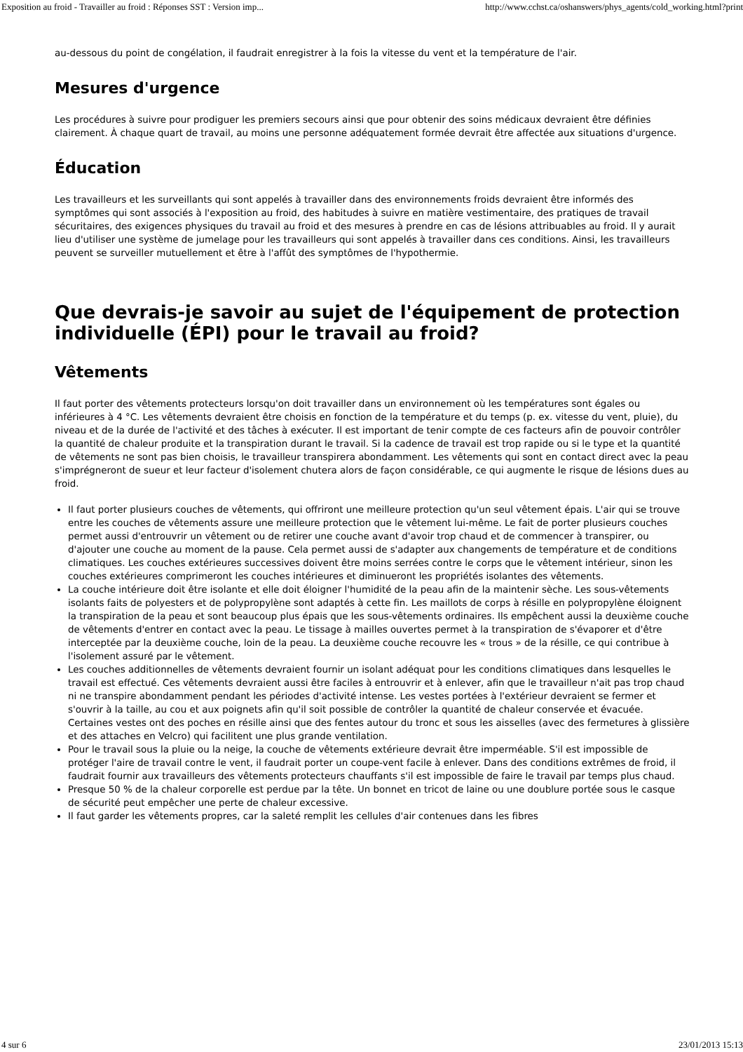Exposition au froid - Travailler au froid : Réponses SST : Version imp... http://www.cchst.ca/oshanswers/phys_agents/cold_working.html?print
au-dessous du point de congélation, il faudrait enregistrer à la fois la vitesse du vent et la température de l'air.
Mesures d'urgence
Les procédures à suivre pour prodiguer les premiers secours ainsi que pour obtenir des soins médicaux devraient être définies clairement. À chaque quart de travail, au moins une personne adéquatement formée devrait être affectée aux situations d'urgence.
Éducation
Les travailleurs et les surveillants qui sont appelés à travailler dans des environnements froids devraient être informés des symptômes qui sont associés à l'exposition au froid, des habitudes à suivre en matière vestimentaire, des pratiques de travail sécuritaires, des exigences physiques du travail au froid et des mesures à prendre en cas de lésions attribuables au froid. Il y aurait lieu d'utiliser une système de jumelage pour les travailleurs qui sont appelés à travailler dans ces conditions. Ainsi, les travailleurs peuvent se surveiller mutuellement et être à l'affût des symptômes de l'hypothermie.
Que devrais-je savoir au sujet de l'équipement de protection individuelle (ÉPI) pour le travail au froid?
Vêtements
Il faut porter des vêtements protecteurs lorsqu'on doit travailler dans un environnement où les températures sont égales ou inférieures à 4 °C. Les vêtements devraient être choisis en fonction de la température et du temps (p. ex. vitesse du vent, pluie), du niveau et de la durée de l'activité et des tâches à exécuter. Il est important de tenir compte de ces facteurs afin de pouvoir contrôler la quantité de chaleur produite et la transpiration durant le travail. Si la cadence de travail est trop rapide ou si le type et la quantité de vêtements ne sont pas bien choisis, le travailleur transpirera abondamment. Les vêtements qui sont en contact direct avec la peau s'imprégneront de sueur et leur facteur d'isolement chutera alors de façon considérable, ce qui augmente le risque de lésions dues au froid.
Il faut porter plusieurs couches de vêtements, qui offriront une meilleure protection qu'un seul vêtement épais. L'air qui se trouve entre les couches de vêtements assure une meilleure protection que le vêtement lui-même. Le fait de porter plusieurs couches permet aussi d'entrouvrir un vêtement ou de retirer une couche avant d'avoir trop chaud et de commencer à transpirer, ou d'ajouter une couche au moment de la pause. Cela permet aussi de s'adapter aux changements de température et de conditions climatiques. Les couches extérieures successives doivent être moins serrées contre le corps que le vêtement intérieur, sinon les couches extérieures comprimeront les couches intérieures et diminueront les propriétés isolantes des vêtements.
La couche intérieure doit être isolante et elle doit éloigner l'humidité de la peau afin de la maintenir sèche. Les sous-vêtements isolants faits de polyesters et de polypropylène sont adaptés à cette fin. Les maillots de corps à résille en polypropylène éloignent la transpiration de la peau et sont beaucoup plus épais que les sous-vêtements ordinaires. Ils empêchent aussi la deuxième couche de vêtements d'entrer en contact avec la peau. Le tissage à mailles ouvertes permet à la transpiration de s'évaporer et d'être interceptée par la deuxième couche, loin de la peau. La deuxième couche recouvre les « trous » de la résille, ce qui contribue à l'isolement assuré par le vêtement.
Les couches additionnelles de vêtements devraient fournir un isolant adéquat pour les conditions climatiques dans lesquelles le travail est effectué. Ces vêtements devraient aussi être faciles à entrouvrir et à enlever, afin que le travailleur n'ait pas trop chaud ni ne transpire abondamment pendant les périodes d'activité intense. Les vestes portées à l'extérieur devraient se fermer et s'ouvrir à la taille, au cou et aux poignets afin qu'il soit possible de contrôler la quantité de chaleur conservée et évacuée. Certaines vestes ont des poches en résille ainsi que des fentes autour du tronc et sous les aisselles (avec des fermetures à glissière et des attaches en Velcro) qui facilitent une plus grande ventilation.
Pour le travail sous la pluie ou la neige, la couche de vêtements extérieure devrait être imperméable. S'il est impossible de protéger l'aire de travail contre le vent, il faudrait porter un coupe-vent facile à enlever. Dans des conditions extrêmes de froid, il faudrait fournir aux travailleurs des vêtements protecteurs chauffants s'il est impossible de faire le travail par temps plus chaud.
Presque 50 % de la chaleur corporelle est perdue par la tête. Un bonnet en tricot de laine ou une doublure portée sous le casque de sécurité peut empêcher une perte de chaleur excessive.
Il faut garder les vêtements propres, car la saleté remplit les cellules d'air contenues dans les fibres
4 sur 6 23/01/2013 15:13